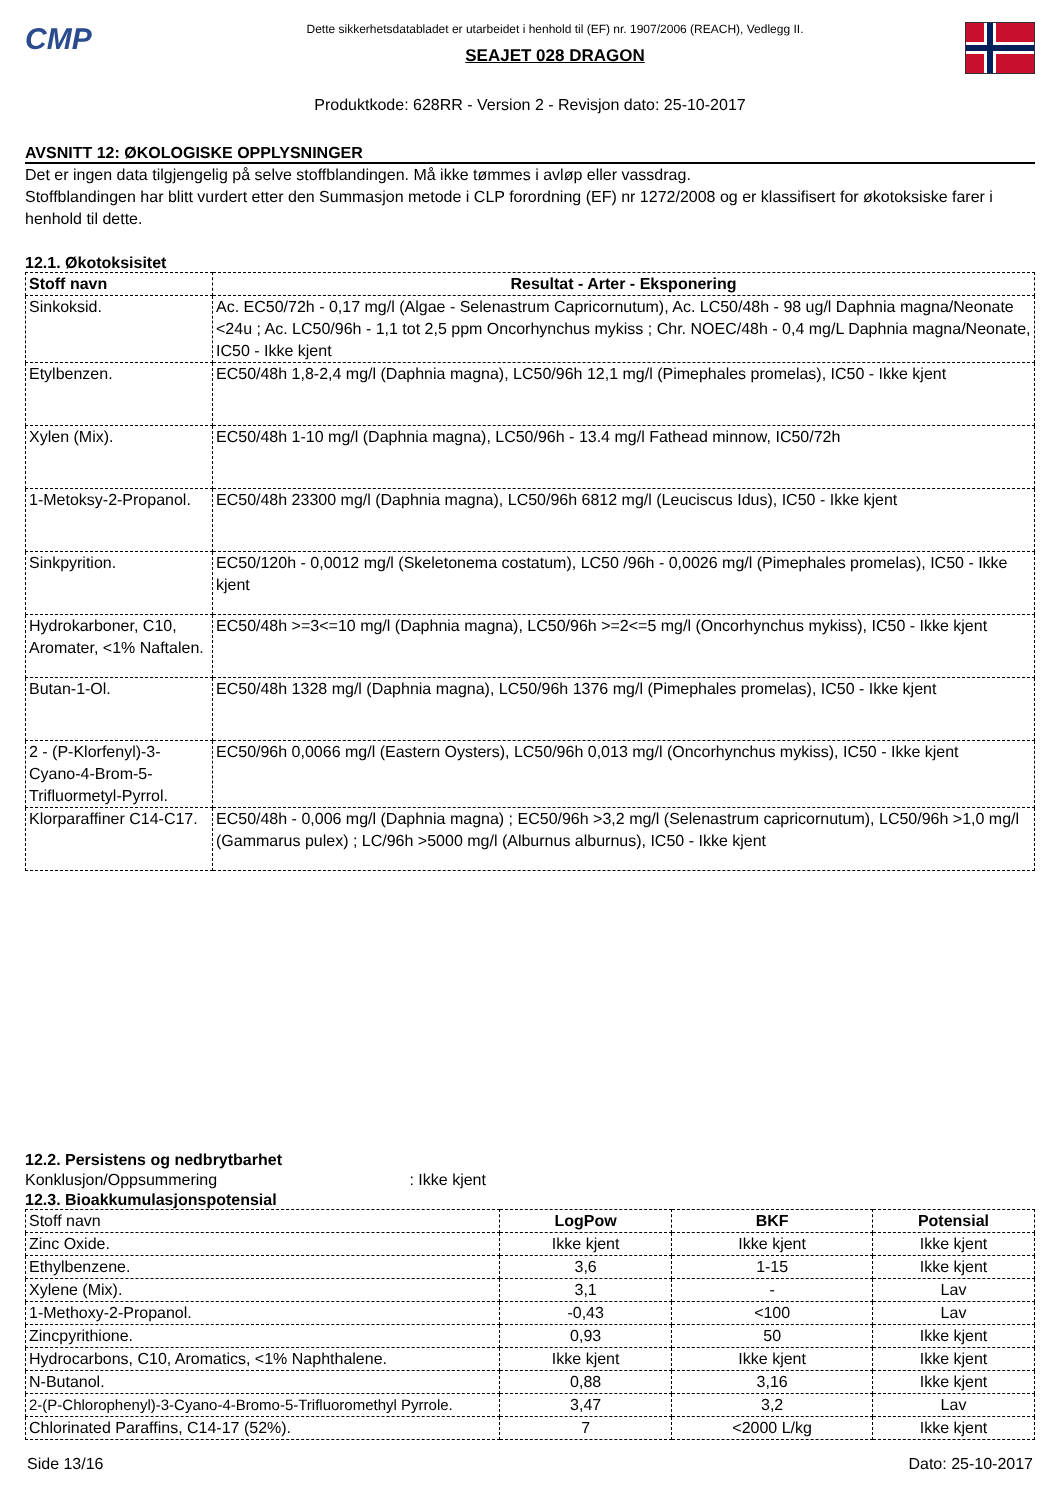CMP
Dette sikkerhetsdatabladet er utarbeidet i henhold til (EF) nr. 1907/2006 (REACH), Vedlegg II.
SEAJET 028 DRAGON
Produktkode: 628RR - Version 2 - Revisjon dato: 25-10-2017
AVSNITT 12: ØKOLOGISKE OPPLYSNINGER
Det er ingen data tilgjengelig på selve stoffblandingen. Må ikke tømmes i avløp eller vassdrag.
Stoffblandingen har blitt vurdert etter den Summasjon metode i CLP forordning (EF) nr 1272/2008 og er klassifisert for økotoksiske farer i henhold til dette.
12.1. Økotoksisitet
| Stoff navn | Resultat - Arter - Eksponering |
| --- | --- |
| Sinkoksid. | Ac. EC50/72h - 0,17 mg/l (Algae - Selenastrum Capricornutum), Ac. LC50/48h - 98 ug/l Daphnia magna/Neonate <24u ; Ac. LC50/96h - 1,1 tot 2,5 ppm Oncorhynchus mykiss ; Chr. NOEC/48h - 0,4 mg/L Daphnia magna/Neonate, IC50 - Ikke kjent |
| Etylbenzen. | EC50/48h 1,8-2,4 mg/l (Daphnia magna), LC50/96h 12,1 mg/l (Pimephales promelas), IC50 - Ikke kjent |
| Xylen (Mix). | EC50/48h 1-10 mg/l (Daphnia magna), LC50/96h - 13.4 mg/l Fathead minnow, IC50/72h |
| 1-Metoksy-2-Propanol. | EC50/48h 23300 mg/l (Daphnia magna), LC50/96h 6812 mg/l (Leuciscus Idus), IC50 - Ikke kjent |
| Sinkpyrition. | EC50/120h - 0,0012 mg/l (Skeletonema costatum), LC50 /96h - 0,0026 mg/l (Pimephales promelas), IC50 - Ikke kjent |
| Hydrokarboner, C10, Aromater, <1% Naftalen. | EC50/48h >=3<=10 mg/l (Daphnia magna), LC50/96h >=2<=5 mg/l (Oncorhynchus mykiss), IC50 - Ikke kjent |
| Butan-1-Ol. | EC50/48h 1328 mg/l (Daphnia magna), LC50/96h 1376 mg/l (Pimephales promelas), IC50 - Ikke kjent |
| 2 - (P-Klorfenyl)-3-Cyano-4-Brom-5-Trifluormetyl-Pyrrol. | EC50/96h 0,0066 mg/l (Eastern Oysters), LC50/96h 0,013 mg/l (Oncorhynchus mykiss), IC50 - Ikke kjent |
| Klorparaffiner C14-C17. | EC50/48h - 0,006 mg/l (Daphnia magna) ; EC50/96h >3,2 mg/l (Selenastrum capricornutum), LC50/96h >1,0 mg/l (Gammarus pulex) ; LC/96h >5000 mg/l (Alburnus alburnus), IC50 - Ikke kjent |
12.2. Persistens og nedbrytbarhet
Konklusjon/Oppsummering : Ikke kjent
12.3. Bioakkumulasjonspotensial
| Stoff navn | LogPow | BKF | Potensial |
| Zinc Oxide. | Ikke kjent | Ikke kjent | Ikke kjent |
| Ethylbenzene. | 3,6 | 1-15 | Ikke kjent |
| Xylene (Mix). | 3,1 | - | Lav |
| 1-Methoxy-2-Propanol. | -0,43 | <100 | Lav |
| Zincpyrithione. | 0,93 | 50 | Ikke kjent |
| Hydrocarbons, C10, Aromatics, <1% Naphthalene. | Ikke kjent | Ikke kjent | Ikke kjent |
| N-Butanol. | 0,88 | 3,16 | Ikke kjent |
| 2-(P-Chlorophenyl)-3-Cyano-4-Bromo-5-Trifluoromethyl Pyrrole. | 3,47 | 3,2 | Lav |
| Chlorinated Paraffins, C14-17 (52%). | 7 | <2000 L/kg | Ikke kjent |
Side 13/16 Dato: 25-10-2017